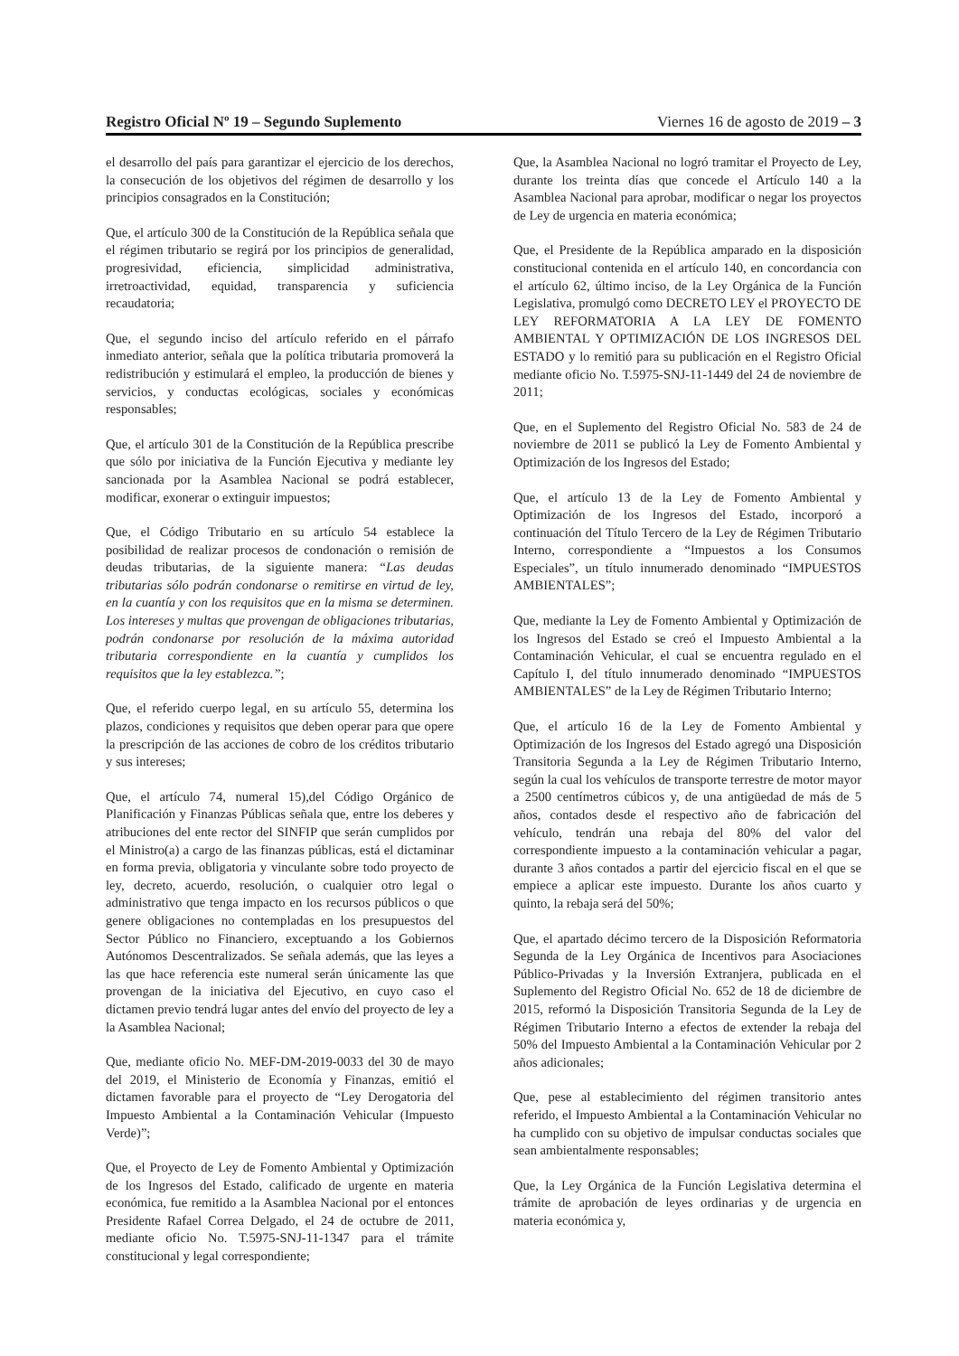Registro Oficial Nº 19 – Segundo Suplemento Viernes 16 de agosto de 2019 – 3
el desarrollo del país para garantizar el ejercicio de los derechos, la consecución de los objetivos del régimen de desarrollo y los principios consagrados en la Constitución;
Que, el artículo 300 de la Constitución de la República señala que el régimen tributario se regirá por los principios de generalidad, progresividad, eficiencia, simplicidad administrativa, irretroactividad, equidad, transparencia y suficiencia recaudatoria;
Que, el segundo inciso del artículo referido en el párrafo inmediato anterior, señala que la política tributaria promoverá la redistribución y estimulará el empleo, la producción de bienes y servicios, y conductas ecológicas, sociales y económicas responsables;
Que, el artículo 301 de la Constitución de la República prescribe que sólo por iniciativa de la Función Ejecutiva y mediante ley sancionada por la Asamblea Nacional se podrá establecer, modificar, exonerar o extinguir impuestos;
Que, el Código Tributario en su artículo 54 establece la posibilidad de realizar procesos de condonación o remisión de deudas tributarias, de la siguiente manera: “Las deudas tributarias sólo podrán condonarse o remitirse en virtud de ley, en la cuantía y con los requisitos que en la misma se determinen. Los intereses y multas que provengan de obligaciones tributarias, podrán condonarse por resolución de la máxima autoridad tributaria correspondiente en la cuantía y cumplidos los requisitos que la ley establezca.”;
Que, el referido cuerpo legal, en su artículo 55, determina los plazos, condiciones y requisitos que deben operar para que opere la prescripción de las acciones de cobro de los créditos tributario y sus intereses;
Que, el artículo 74, numeral 15),del Código Orgánico de Planificación y Finanzas Públicas señala que, entre los deberes y atribuciones del ente rector del SINFIP que serán cumplidos por el Ministro(a) a cargo de las finanzas públicas, está el dictaminar en forma previa, obligatoria y vinculante sobre todo proyecto de ley, decreto, acuerdo, resolución, o cualquier otro legal o administrativo que tenga impacto en los recursos públicos o que genere obligaciones no contempladas en los presupuestos del Sector Público no Financiero, exceptuando a los Gobiernos Autónomos Descentralizados. Se señala además, que las leyes a las que hace referencia este numeral serán únicamente las que provengan de la iniciativa del Ejecutivo, en cuyo caso el dictamen previo tendrá lugar antes del envío del proyecto de ley a la Asamblea Nacional;
Que, mediante oficio No. MEF-DM-2019-0033 del 30 de mayo del 2019, el Ministerio de Economía y Finanzas, emitió el dictamen favorable para el proyecto de “Ley Derogatoria del Impuesto Ambiental a la Contaminación Vehicular (Impuesto Verde)”;
Que, el Proyecto de Ley de Fomento Ambiental y Optimización de los Ingresos del Estado, calificado de urgente en materia económica, fue remitido a la Asamblea Nacional por el entonces Presidente Rafael Correa Delgado, el 24 de octubre de 2011, mediante oficio No. T.5975-SNJ-11-1347 para el trámite constitucional y legal correspondiente;
Que, la Asamblea Nacional no logró tramitar el Proyecto de Ley, durante los treinta días que concede el Artículo 140 a la Asamblea Nacional para aprobar, modificar o negar los proyectos de Ley de urgencia en materia económica;
Que, el Presidente de la República amparado en la disposición constitucional contenida en el artículo 140, en concordancia con el artículo 62, último inciso, de la Ley Orgánica de la Función Legislativa, promulgó como DECRETO LEY el PROYECTO DE LEY REFORMATORIA A LA LEY DE FOMENTO AMBIENTAL Y OPTIMIZACIÓN DE LOS INGRESOS DEL ESTADO y lo remitió para su publicación en el Registro Oficial mediante oficio No. T.5975-SNJ-11-1449 del 24 de noviembre de 2011;
Que, en el Suplemento del Registro Oficial No. 583 de 24 de noviembre de 2011 se publicó la Ley de Fomento Ambiental y Optimización de los Ingresos del Estado;
Que, el artículo 13 de la Ley de Fomento Ambiental y Optimización de los Ingresos del Estado, incorporó a continuación del Título Tercero de la Ley de Régimen Tributario Interno, correspondiente a “Impuestos a los Consumos Especiales”, un título innumerado denominado “IMPUESTOS AMBIENTALES”;
Que, mediante la Ley de Fomento Ambiental y Optimización de los Ingresos del Estado se creó el Impuesto Ambiental a la Contaminación Vehicular, el cual se encuentra regulado en el Capítulo I, del título innumerado denominado “IMPUESTOS AMBIENTALES” de la Ley de Régimen Tributario Interno;
Que, el artículo 16 de la Ley de Fomento Ambiental y Optimización de los Ingresos del Estado agregó una Disposición Transitoria Segunda a la Ley de Régimen Tributario Interno, según la cual los vehículos de transporte terrestre de motor mayor a 2500 centímetros cúbicos y, de una antigüedad de más de 5 años, contados desde el respectivo año de fabricación del vehículo, tendrán una rebaja del 80% del valor del correspondiente impuesto a la contaminación vehicular a pagar, durante 3 años contados a partir del ejercicio fiscal en el que se empiece a aplicar este impuesto. Durante los años cuarto y quinto, la rebaja será del 50%;
Que, el apartado décimo tercero de la Disposición Reformatoria Segunda de la Ley Orgánica de Incentivos para Asociaciones Público-Privadas y la Inversión Extranjera, publicada en el Suplemento del Registro Oficial No. 652 de 18 de diciembre de 2015, reformó la Disposición Transitoria Segunda de la Ley de Régimen Tributario Interno a efectos de extender la rebaja del 50% del Impuesto Ambiental a la Contaminación Vehicular por 2 años adicionales;
Que, pese al establecimiento del régimen transitorio antes referido, el Impuesto Ambiental a la Contaminación Vehicular no ha cumplido con su objetivo de impulsar conductas sociales que sean ambientalmente responsables;
Que, la Ley Orgánica de la Función Legislativa determina el trámite de aprobación de leyes ordinarias y de urgencia en materia económica y,